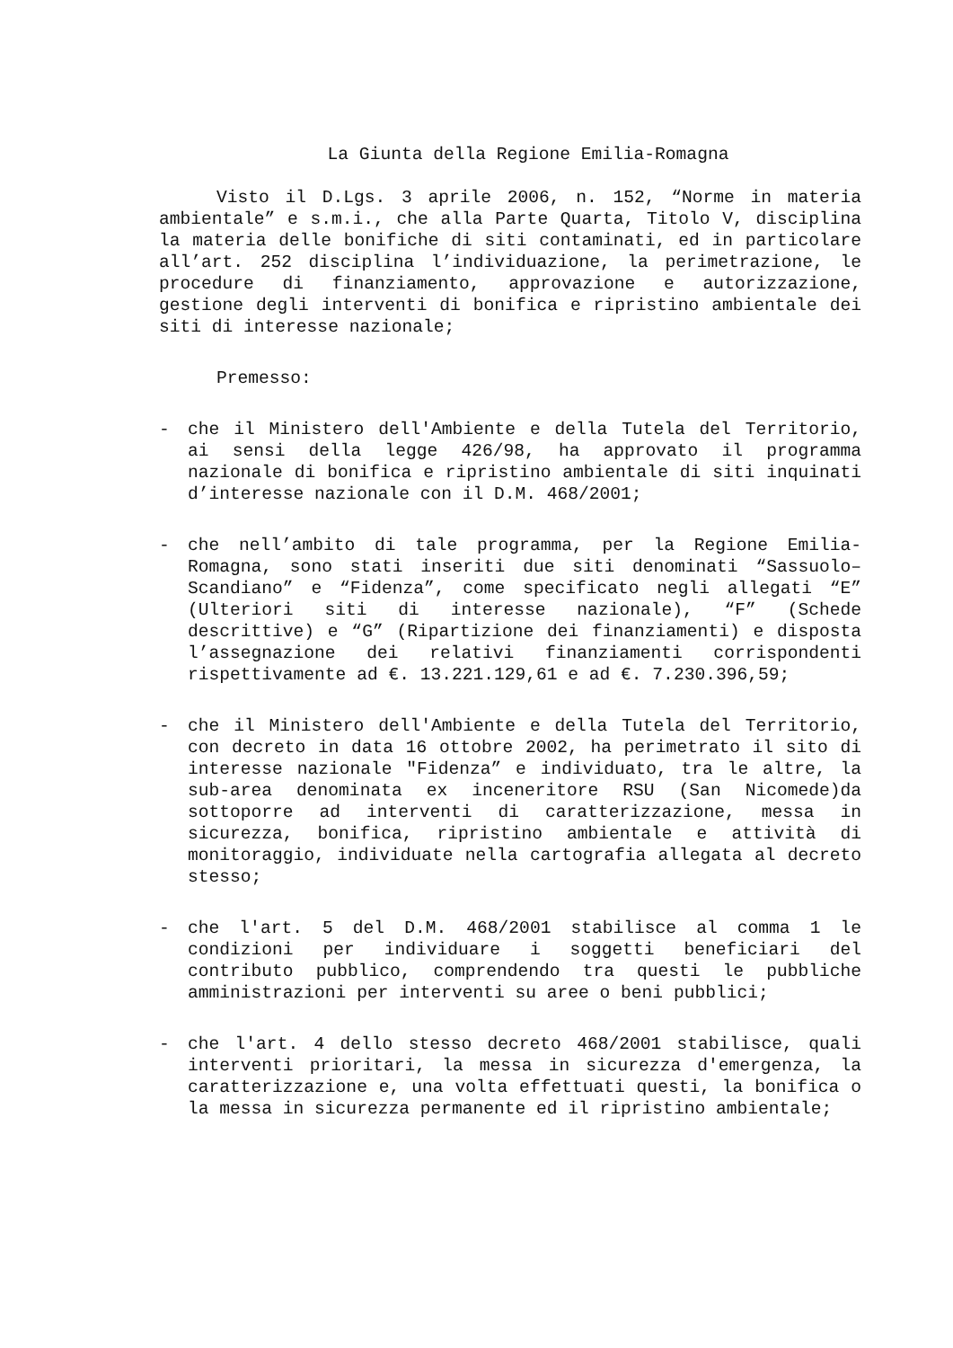La Giunta della Regione Emilia-Romagna
Visto il D.Lgs. 3 aprile 2006, n. 152, “Norme in materia ambientale” e s.m.i., che alla Parte Quarta, Titolo V, disciplina la materia delle bonifiche di siti contaminati, ed in particolare all’art. 252 disciplina l’individuazione, la perimetrazione, le procedure di finanziamento, approvazione e autorizzazione, gestione degli interventi di bonifica e ripristino ambientale dei siti di interesse nazionale;
Premesso:
- che il Ministero dell'Ambiente e della Tutela del Territorio, ai sensi della legge 426/98, ha approvato il programma nazionale di bonifica e ripristino ambientale di siti inquinati d’interesse nazionale con il D.M. 468/2001;
- che nell’ambito di tale programma, per la Regione Emilia-Romagna, sono stati inseriti due siti denominati “Sassuolo–Scandiano” e “Fidenza”, come specificato negli allegati “E” (Ulteriori siti di interesse nazionale), “F” (Schede descrittive) e “G” (Ripartizione dei finanziamenti) e disposta l’assegnazione dei relativi finanziamenti corrispondenti rispettivamente ad €. 13.221.129,61 e ad €. 7.230.396,59;
- che il Ministero dell'Ambiente e della Tutela del Territorio, con decreto in data 16 ottobre 2002, ha perimetrato il sito di interesse nazionale "Fidenza” e individuato, tra le altre, la sub-area denominata ex inceneritore RSU (San Nicomede)da sottoporre ad interventi di caratterizzazione, messa in sicurezza, bonifica, ripristino ambientale e attività di monitoraggio, individuate nella cartografia allegata al decreto stesso;
- che l'art. 5 del D.M. 468/2001 stabilisce al comma 1 le condizioni per individuare i soggetti beneficiari del contributo pubblico, comprendendo tra questi le pubbliche amministrazioni per interventi su aree o beni pubblici;
- che l'art. 4 dello stesso decreto 468/2001 stabilisce, quali interventi prioritari, la messa in sicurezza d'emergenza, la caratterizzazione e, una volta effettuati questi, la bonifica o la messa in sicurezza permanente ed il ripristino ambientale;